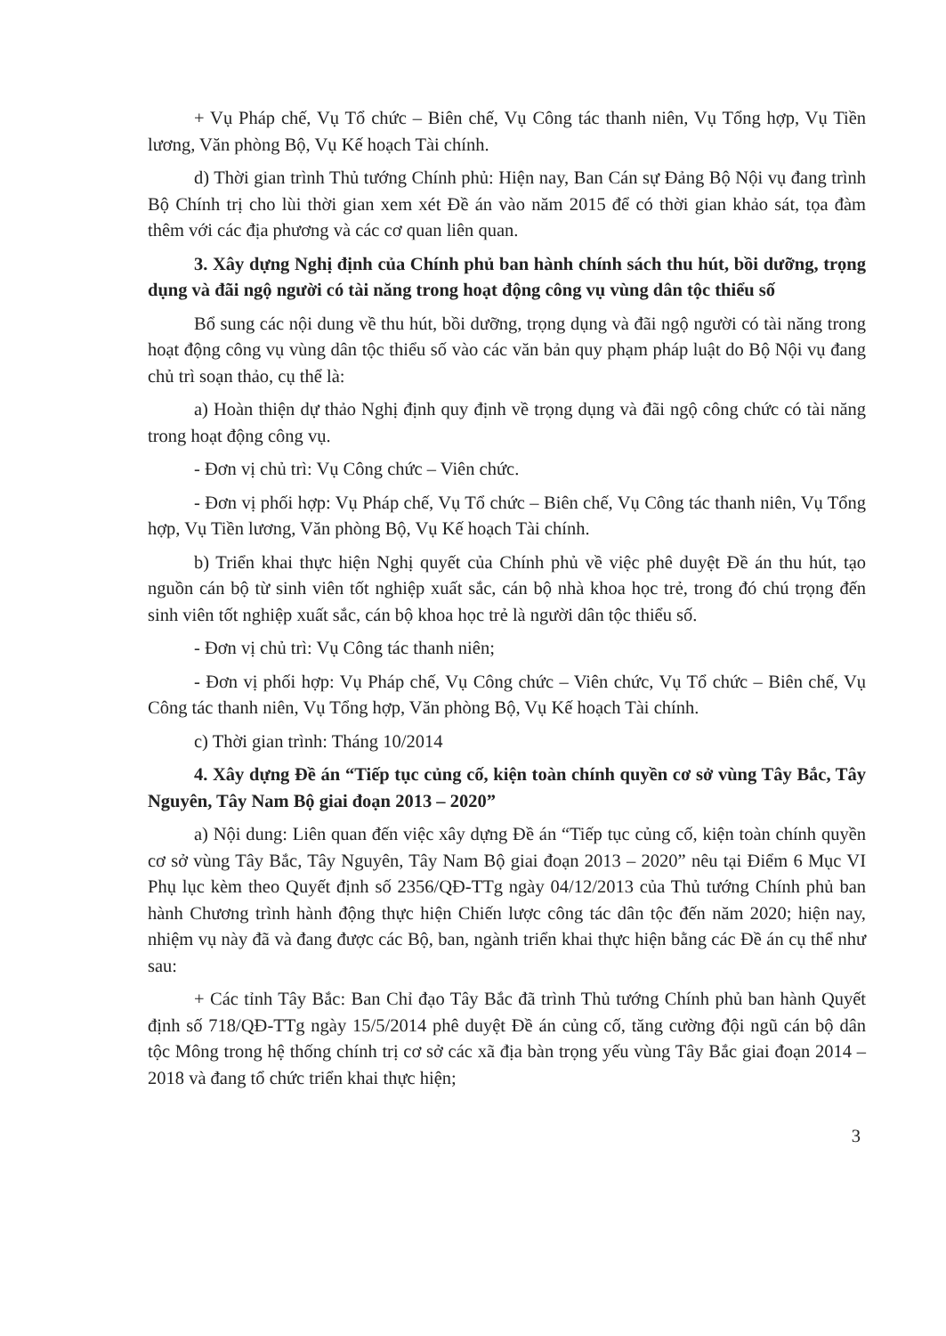+ Vụ Pháp chế, Vụ Tổ chức – Biên chế, Vụ Công tác thanh niên, Vụ Tổng hợp, Vụ Tiền lương, Văn phòng Bộ, Vụ Kế hoạch Tài chính.
d) Thời gian trình Thủ tướng Chính phủ: Hiện nay, Ban Cán sự Đảng Bộ Nội vụ đang trình Bộ Chính trị cho lùi thời gian xem xét Đề án vào năm 2015 để có thời gian khảo sát, tọa đàm thêm với các địa phương và các cơ quan liên quan.
3. Xây dựng Nghị định của Chính phủ ban hành chính sách thu hút, bồi dưỡng, trọng dụng và đãi ngộ người có tài năng trong hoạt động công vụ vùng dân tộc thiểu số
Bổ sung các nội dung về thu hút, bồi dưỡng, trọng dụng và đãi ngộ người có tài năng trong hoạt động công vụ vùng dân tộc thiểu số vào các văn bản quy phạm pháp luật do Bộ Nội vụ đang chủ trì soạn thảo, cụ thể là:
a) Hoàn thiện dự thảo Nghị định quy định về trọng dụng và đãi ngộ công chức có tài năng trong hoạt động công vụ.
- Đơn vị chủ trì: Vụ Công chức – Viên chức.
- Đơn vị phối hợp: Vụ Pháp chế, Vụ Tổ chức – Biên chế, Vụ Công tác thanh niên, Vụ Tổng hợp, Vụ Tiền lương, Văn phòng Bộ, Vụ Kế hoạch Tài chính.
b) Triển khai thực hiện Nghị quyết của Chính phủ về việc phê duyệt Đề án thu hút, tạo nguồn cán bộ từ sinh viên tốt nghiệp xuất sắc, cán bộ nhà khoa học trẻ, trong đó chú trọng đến sinh viên tốt nghiệp xuất sắc, cán bộ khoa học trẻ là người dân tộc thiểu số.
- Đơn vị chủ trì: Vụ Công tác thanh niên;
- Đơn vị phối hợp: Vụ Pháp chế, Vụ Công chức – Viên chức, Vụ Tổ chức – Biên chế, Vụ Công tác thanh niên, Vụ Tổng hợp, Văn phòng Bộ, Vụ Kế hoạch Tài chính.
c) Thời gian trình: Tháng 10/2014
4. Xây dựng Đề án “Tiếp tục củng cố, kiện toàn chính quyền cơ sở vùng Tây Bắc, Tây Nguyên, Tây Nam Bộ giai đoạn 2013 – 2020”
a) Nội dung: Liên quan đến việc xây dựng Đề án “Tiếp tục củng cố, kiện toàn chính quyền cơ sở vùng Tây Bắc, Tây Nguyên, Tây Nam Bộ giai đoạn 2013 – 2020” nêu tại Điểm 6 Mục VI Phụ lục kèm theo Quyết định số 2356/QĐ-TTg ngày 04/12/2013 của Thủ tướng Chính phủ ban hành Chương trình hành động thực hiện Chiến lược công tác dân tộc đến năm 2020; hiện nay, nhiệm vụ này đã và đang được các Bộ, ban, ngành triển khai thực hiện bằng các Đề án cụ thể như sau:
+ Các tỉnh Tây Bắc: Ban Chỉ đạo Tây Bắc đã trình Thủ tướng Chính phủ ban hành Quyết định số 718/QĐ-TTg ngày 15/5/2014 phê duyệt Đề án củng cố, tăng cường đội ngũ cán bộ dân tộc Mông trong hệ thống chính trị cơ sở các xã địa bàn trọng yếu vùng Tây Bắc giai đoạn 2014 – 2018 và đang tổ chức triển khai thực hiện;
3